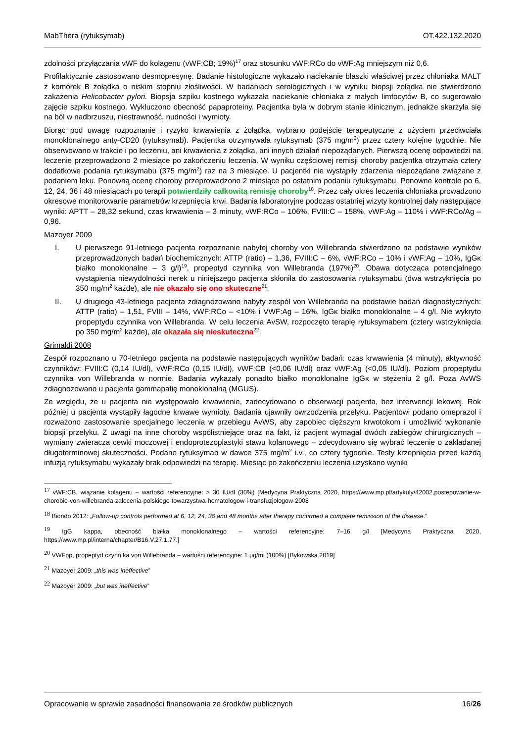MabThera (rytuksymab) OT.422.132.2020
zdolności przyłączania vWF do kolagenu (vWF:CB; 19%)<sup>17</sup> oraz stosunku vWF:RCo do vWF:Ag mniejszym niż 0,6.
Profilaktycznie zastosowano desmopresynę. Badanie histologiczne wykazało naciekanie blaszki właściwej przez chłoniaka MALT z komórek B żołądka o niskim stopniu złośliwości. W badaniach serologicznych i w wyniku biopsji żołądka nie stwierdzono zakażenia Helicobacter pylori. Biopsja szpiku kostnego wykazała naciekanie chłoniaka z małych limfocytów B, co sugerowało zajęcie szpiku kostnego. Wykluczono obecność papaproteiny. Pacjentka była w dobrym stanie klinicznym, jednakże skarżyła się na ból w nadbrzuszu, niestrawność, nudności i wymioty.
Biorąc pod uwagę rozpoznanie i ryzyko krwawienia z żołądka, wybrano podejście terapeutyczne z użyciem przeciwciała monoklonalnego anty-CD20 (rytuksymab). Pacjentka otrzymywała rytuksymab (375 mg/m<sup>2</sup>) przez cztery kolejne tygodnie. Nie obserwowano w trakcie i po leczeniu, ani krwawienia z żołądka, ani innych działań niepożądanych. Pierwszą ocenę odpowiedzi na leczenie przeprowadzono 2 miesiące po zakończeniu leczenia. W wyniku częściowej remisji choroby pacjentka otrzymała cztery dodatkowe podania rytuksymabu (375 mg/m<sup>2</sup>) raz na 3 miesiące. U pacjentki nie wystąpiły zdarzenia niepożądane związane z podaniem leku. Ponowną ocenę choroby przeprowadzono 2 miesiące po ostatnim podaniu rytuksymabu. Ponowne kontrole po 6, 12, 24, 36 i 48 miesiącach po terapii potwierdziły całkowitą remisję choroby<sup>18</sup>. Przez cały okres leczenia chłoniaka prowadzono okresowe monitorowanie parametrów krzepnięcia krwi. Badania laboratoryjne podczas ostatniej wizyty kontrolnej dały następujące wyniki: APTT – 28,32 sekund, czas krwawienia – 3 minuty, vWF:RCo – 106%, FVIII:C – 158%, vWF:Ag – 110% i vWF:RCo/Ag – 0,96.
Mazoyer 2009
I. U pierwszego 91-letniego pacjenta rozpoznanie nabytej choroby von Willebranda stwierdzono na podstawie wyników przeprowadzonych badań biochemicznych: ATTP (ratio) – 1,36, FVIII:C – 6%, vWF:RCo – 10% i vWF:Ag – 10%, IgGκ białko monoklonalne – 3 g/l)<sup>19</sup>, propeptyd czynnika von Willebranda (197%)<sup>20</sup>. Obawa dotycząca potencjalnego wystąpienia niewydolności nerek u niniejszego pacjenta skłoniła do zastosowania rytuksymabu (dwa wstrzyknięcia po 350 mg/m<sup>2</sup> każde), ale nie okazało się ono skuteczne<sup>21</sup>.
II. U drugiego 43-letniego pacjenta zdiagnozowano nabyty zespól von Willebranda na podstawie badań diagnostycznych: ATTP (ratio) – 1,51, FVIII – 14%, vWF:RCo – <10% i VWF:Ag – 16%, IgGκ białko monoklonalne – 4 g/l. Nie wykryto propeptydu czynnika von Willebranda. W celu leczenia AvSW, rozpoczęto terapię rytuksymabem (cztery wstrzyknięcia po 350 mg/m<sup>2</sup> każde), ale okazała się nieskuteczna<sup>22</sup>.
Grimaldi 2008
Zespół rozpoznano u 70-letniego pacjenta na podstawie następujących wyników badań: czas krwawienia (4 minuty), aktywność czynników: FVIII:C (0,14 IU/dl), vWF:RCo (0,15 IU/dl), vWF:CB (<0,06 IU/dl) oraz vWF:Ag (<0,05 IU/dl). Poziom propeptydu czynnika von Willebranda w normie. Badania wykazały ponadto białko monoklonalne IgGκ w stężeniu 2 g/l. Poza AvWS zdiagnozowano u pacjenta gammapatię monoklonalną (MGUS).
Ze względu, że u pacjenta nie występowało krwawienie, zadecydowano o obserwacji pacjenta, bez interwencji lekowej. Rok później u pacjenta wystąpiły łagodne krwawe wymioty. Badania ujawniły owrzodzenia przełyku. Pacjentowi podano omeprazol i rozważono zastosowanie specjalnego leczenia w przebiegu AvWS, aby zapobiec cięższym krwotokom i umożliwić wykonanie biopsji przełyku. Z uwagi na inne choroby współistniejące oraz na fakt, iż pacjent wymagał dwóch zabiegów chirurgicznych – wymiany zwieracza cewki moczowej i endoprotezoplastyki stawu kolanowego – zdecydowano się wybrać leczenie o zakładanej długoterminowej skuteczności. Podano rytuksymab w dawce 375 mg/m<sup>2</sup> i.v., co cztery tygodnie. Testy krzepnięcia przed każdą infuzją rytuksymabu wykazały brak odpowiedzi na terapię. Miesiąc po zakończeniu leczenia uzyskano wyniki
<sup>17</sup> vWF:CB, wiązanie kolagenu – wartości referencyjne: > 30 IU/dl (30%) [Medycyna Praktyczna 2020, https://www.mp.pl/artykuly/42002,postepowanie-w-chorobie-von-willebranda-zalecenia-polskiego-towarzystwa-hematologow-i-transfuzjologow-2008
<sup>18</sup> Biondo 2012: „Follow-up controls performed at 6, 12, 24, 36 and 48 months after therapy confirmed a complete remission of the disease.”
<sup>19</sup> IgG kappa, obecność białka monoklonalnego – wartości referencyjne: 7–16 g/l [Medycyna Praktyczna 2020, https://www.mp.pl/interna/chapter/B16.V.27.1.77.]
<sup>20</sup> VWFpp, propeptyd czynn ka von Willebranda – wartości referencyjne: 1 μg/ml (100%) [Bykowska 2019]
<sup>21</sup> Mazoyer 2009: „this was ineffective”
<sup>22</sup> Mazoyer 2009: „but was ineffective”
Opracowanie w sprawie zasadności finansowania ze środków publicznych 16/26